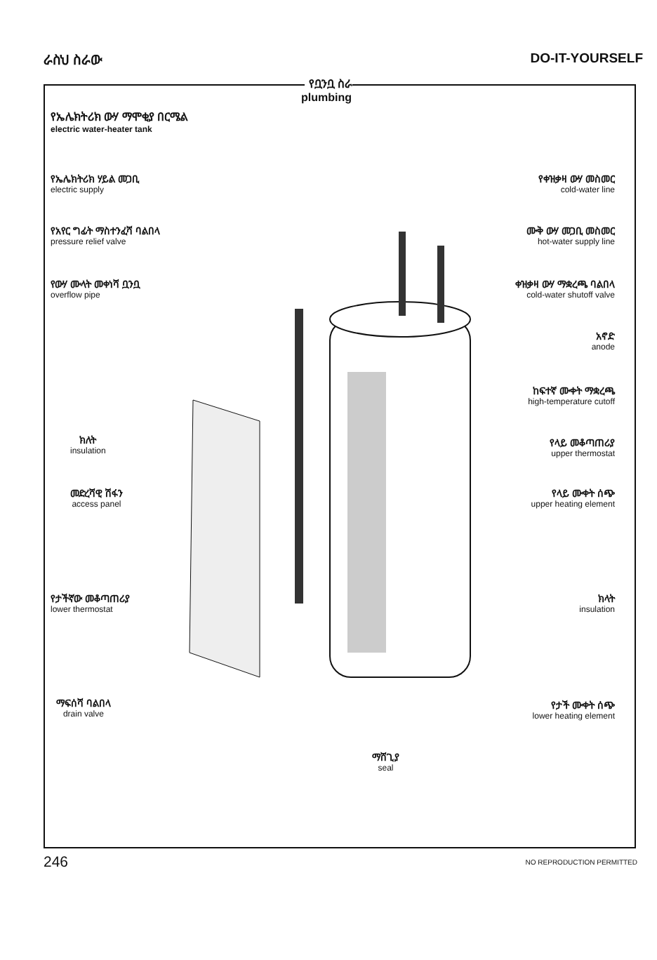ራስህ ስራው DO-IT-YOURSELF
የቧንቧ ስራ
plumbing
የኤሌክትሪክ ውሃ ማሞቂያ በርሜል
electric water-heater tank
የኤሌክትሪክ ሃይል መጋቢ
electric supply
የአየር ግፊት ማስተንፈሻ ባልበላ
pressure relief valve
የውሃ ሙላት መቀነሻ ቧንቧ
overflow pipe
ክለት
insulation
መድረሻዊ ሽፋን
access panel
የታችኛው መቆጣጠሪያ
lower thermostat
ማፍሰሻ ባልበላ
drain valve
ማሸጊያ
seal
የቀዝቃዛ ውሃ መስመር
cold-water line
ሙቅ ውሃ መጋቢ መስመር
hot-water supply line
ቀዝቃዛ ውሃ ማቋረጫ ባልበላ
cold-water shutoff valve
አኖድ
anode
ከፍተኛ ሙቀት ማቋረጫ
high-temperature cutoff
የላይ መቆጣጠሪያ
upper thermostat
የላይ ሙቀት ሰጭ
upper heating element
ክላት
insulation
የታች ሙቀት ሰጭ
lower heating element
246 NO REPRODUCTION PERMITTED